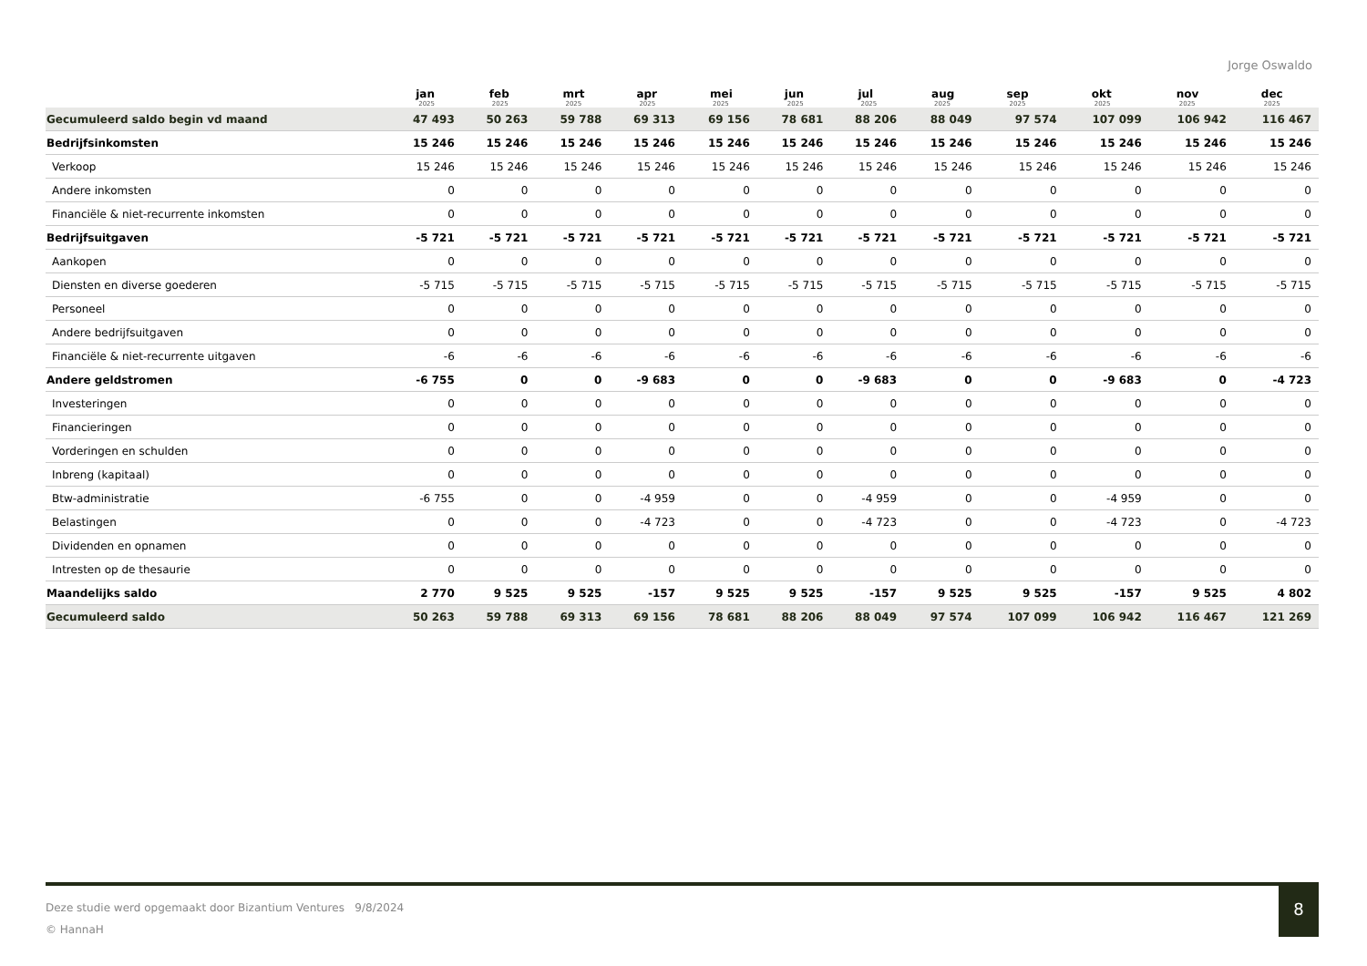Jorge Oswaldo
| | jan 2025 | feb 2025 | mrt 2025 | apr 2025 | mei 2025 | jun 2025 | jul 2025 | aug 2025 | sep 2025 | okt 2025 | nov 2025 | dec 2025 |
| --- | --- | --- | --- | --- | --- | --- | --- | --- | --- | --- | --- | --- |
| Gecumuleerd saldo begin vd maand | 47 493 | 50 263 | 59 788 | 69 313 | 69 156 | 78 681 | 88 206 | 88 049 | 97 574 | 107 099 | 106 942 | 116 467 |
| Bedrijfsinkomsten | 15 246 | 15 246 | 15 246 | 15 246 | 15 246 | 15 246 | 15 246 | 15 246 | 15 246 | 15 246 | 15 246 | 15 246 |
| Verkoop | 15 246 | 15 246 | 15 246 | 15 246 | 15 246 | 15 246 | 15 246 | 15 246 | 15 246 | 15 246 | 15 246 | 15 246 |
| Andere inkomsten | 0 | 0 | 0 | 0 | 0 | 0 | 0 | 0 | 0 | 0 | 0 | 0 |
| Financiële & niet-recurrente inkomsten | 0 | 0 | 0 | 0 | 0 | 0 | 0 | 0 | 0 | 0 | 0 | 0 |
| Bedrijfsuitgaven | -5 721 | -5 721 | -5 721 | -5 721 | -5 721 | -5 721 | -5 721 | -5 721 | -5 721 | -5 721 | -5 721 | -5 721 |
| Aankopen | 0 | 0 | 0 | 0 | 0 | 0 | 0 | 0 | 0 | 0 | 0 | 0 |
| Diensten en diverse goederen | -5 715 | -5 715 | -5 715 | -5 715 | -5 715 | -5 715 | -5 715 | -5 715 | -5 715 | -5 715 | -5 715 | -5 715 |
| Personeel | 0 | 0 | 0 | 0 | 0 | 0 | 0 | 0 | 0 | 0 | 0 | 0 |
| Andere bedrijfsuitgaven | 0 | 0 | 0 | 0 | 0 | 0 | 0 | 0 | 0 | 0 | 0 | 0 |
| Financiële & niet-recurrente uitgaven | -6 | -6 | -6 | -6 | -6 | -6 | -6 | -6 | -6 | -6 | -6 | -6 |
| Andere geldstromen | -6 755 | 0 | 0 | -9 683 | 0 | 0 | -9 683 | 0 | 0 | -9 683 | 0 | -4 723 |
| Investeringen | 0 | 0 | 0 | 0 | 0 | 0 | 0 | 0 | 0 | 0 | 0 | 0 |
| Financieringen | 0 | 0 | 0 | 0 | 0 | 0 | 0 | 0 | 0 | 0 | 0 | 0 |
| Vorderingen en schulden | 0 | 0 | 0 | 0 | 0 | 0 | 0 | 0 | 0 | 0 | 0 | 0 |
| Inbreng (kapitaal) | 0 | 0 | 0 | 0 | 0 | 0 | 0 | 0 | 0 | 0 | 0 | 0 |
| Btw-administratie | -6 755 | 0 | 0 | -4 959 | 0 | 0 | -4 959 | 0 | 0 | -4 959 | 0 | 0 |
| Belastingen | 0 | 0 | 0 | -4 723 | 0 | 0 | -4 723 | 0 | 0 | -4 723 | 0 | -4 723 |
| Dividenden en opnamen | 0 | 0 | 0 | 0 | 0 | 0 | 0 | 0 | 0 | 0 | 0 | 0 |
| Intresten op de thesaurie | 0 | 0 | 0 | 0 | 0 | 0 | 0 | 0 | 0 | 0 | 0 | 0 |
| Maandelijks saldo | 2 770 | 9 525 | 9 525 | -157 | 9 525 | 9 525 | -157 | 9 525 | 9 525 | -157 | 9 525 | 4 802 |
| Gecumuleerd saldo | 50 263 | 59 788 | 69 313 | 69 156 | 78 681 | 88 206 | 88 049 | 97 574 | 107 099 | 106 942 | 116 467 | 121 269 |
Deze studie werd opgemaakt door Bizantium Ventures 9/8/2024
© HannaH
8